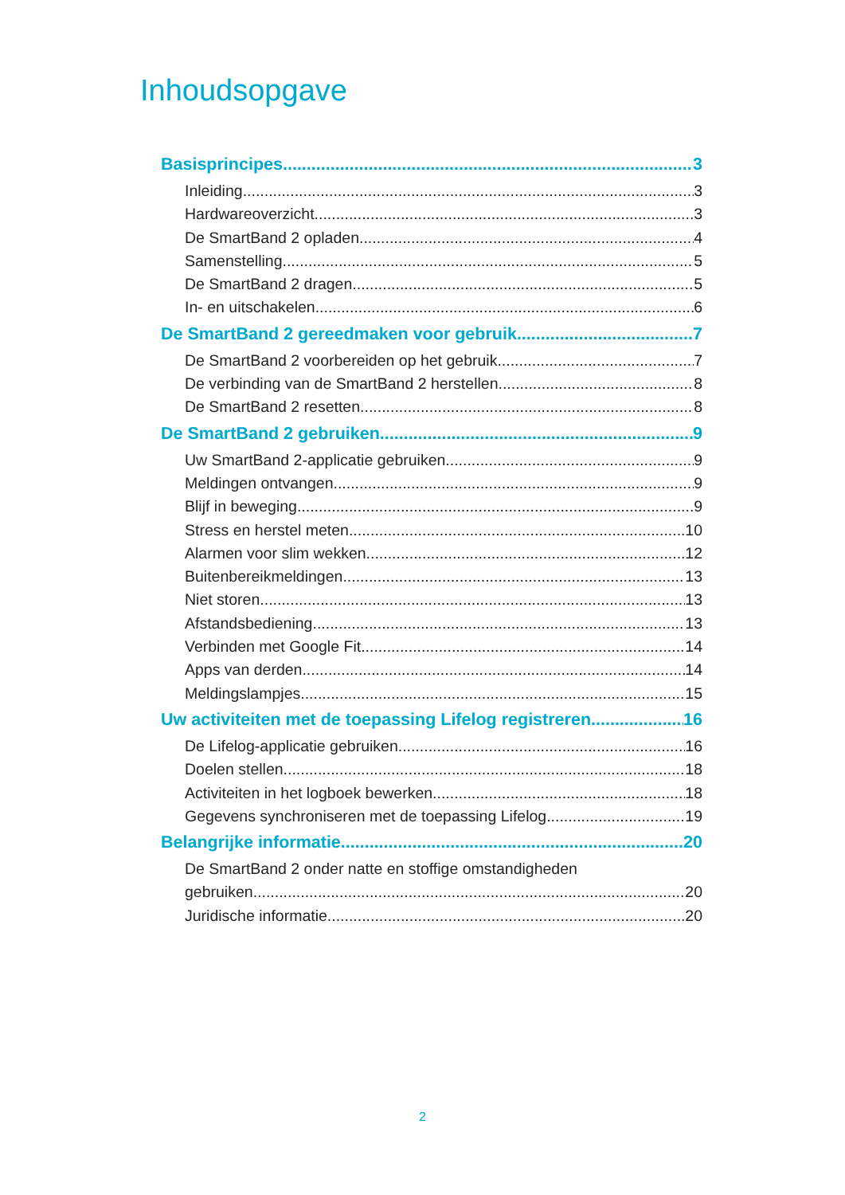Inhoudsopgave
Basisprincipes 3
Inleiding 3
Hardwareoverzicht 3
De SmartBand 2 opladen 4
Samenstelling 5
De SmartBand 2 dragen 5
In- en uitschakelen 6
De SmartBand 2 gereedmaken voor gebruik 7
De SmartBand 2 voorbereiden op het gebruik 7
De verbinding van de SmartBand 2 herstellen 8
De SmartBand 2 resetten 8
De SmartBand 2 gebruiken 9
Uw SmartBand 2-applicatie gebruiken 9
Meldingen ontvangen 9
Blijf in beweging 9
Stress en herstel meten 10
Alarmen voor slim wekken 12
Buitenbereikmeldingen 13
Niet storen 13
Afstandsbediening 13
Verbinden met Google Fit 14
Apps van derden 14
Meldingslampjes 15
Uw activiteiten met de toepassing Lifelog registreren 16
De Lifelog-applicatie gebruiken 16
Doelen stellen 18
Activiteiten in het logboek bewerken 18
Gegevens synchroniseren met de toepassing Lifelog 19
Belangrijke informatie 20
De SmartBand 2 onder natte en stoffige omstandigheden
gebruiken 20
Juridische informatie 20
2